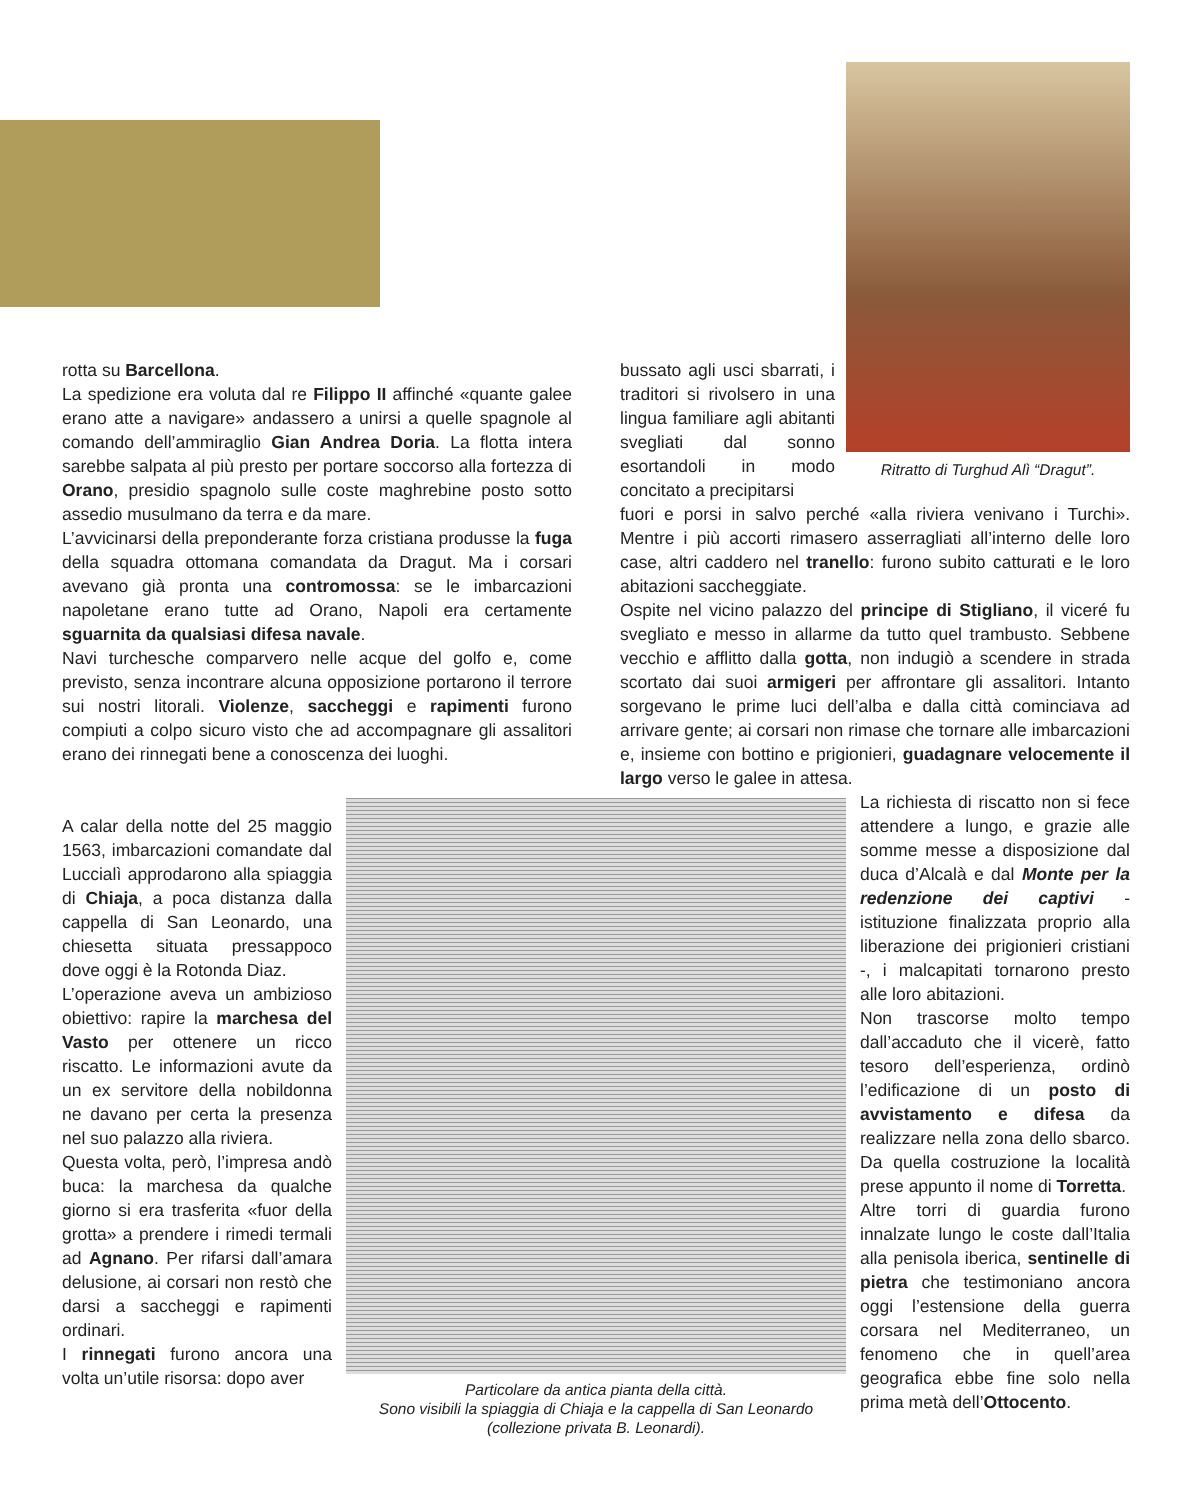Ritratto di Turghud Alì “Dragut”.
rotta su Barcellona.
La spedizione era voluta dal re Filippo II affinché «quante galee erano atte a navigare» andassero a unirsi a quelle spagnole al comando dell’ammiraglio Gian Andrea Doria. La flotta intera sarebbe salpata al più presto per portare soccorso alla fortezza di Orano, presidio spagnolo sulle coste maghrebine posto sotto assedio musulmano da terra e da mare.
L’avvicinarsi della preponderante forza cristiana produsse la fuga della squadra ottomana comandata da Dragut. Ma i corsari avevano già pronta una contromossa: se le imbarcazioni napoletane erano tutte ad Orano, Napoli era certamente sguarnita da qualsiasi difesa navale.
Navi turchesche comparvero nelle acque del golfo e, come previsto, senza incontrare alcuna opposizione portarono il terrore sui nostri litorali. Violenze, saccheggi e rapimenti furono compiuti a colpo sicuro visto che ad accompagnare gli assalitori erano dei rinnegati bene a conoscenza dei luoghi.
A calar della notte del 25 maggio 1563, imbarcazioni comandate dal Luccialì approdarono alla spiaggia di Chiaja, a poca distanza dalla cappella di San Leonardo, una chiesetta situata pressappoco dove oggi è la Rotonda Diaz.
L’operazione aveva un ambizioso obiettivo: rapire la marchesa del Vasto per ottenere un ricco riscatto. Le informazioni avute da un ex servitore della nobildonna ne davano per certa la presenza nel suo palazzo alla riviera.
Questa volta, però, l’impresa andò buca: la marchesa da qualche giorno si era trasferita «fuor della grotta» a prendere i rimedi termali ad Agnano. Per rifarsi dall’amara delusione, ai corsari non restò che darsi a saccheggi e rapimenti ordinari.
I rinnegati furono ancora una volta un’utile risorsa: dopo aver
Particolare da antica pianta della città.
Sono visibili la spiaggia di Chiaja e la cappella di San Leonardo
(collezione privata B. Leonardi).
bussato agli usci sbarrati, i traditori si rivolsero in una lingua familiare agli abitanti svegliati dal sonno esortandoli in modo concitato a precipitarsi
fuori e porsi in salvo perché «alla riviera venivano i Turchi». Mentre i più accorti rimasero asserragliati all’interno delle loro case, altri caddero nel tranello: furono subito catturati e le loro abitazioni saccheggiate.
Ospite nel vicino palazzo del principe di Stigliano, il viceré fu svegliato e messo in allarme da tutto quel trambusto. Sebbene vecchio e afflitto dalla gotta, non indugiò a scendere in strada scortato dai suoi armigeri per affrontare gli assalitori. Intanto sorgevano le prime luci dell’alba e dalla città cominciava ad arrivare gente; ai corsari non rimase che tornare alle imbarcazioni e, insieme con bottino e prigionieri, guadagnare velocemente il largo verso le galee in attesa.
La richiesta di riscatto non si fece attendere a lungo, e grazie alle somme messe a disposizione dal duca d’Alcalà e dal Monte per la redenzione dei captivi - istituzione finalizzata proprio alla liberazione dei prigionieri cristiani -, i malcapitati tornarono presto alle loro abitazioni.
Non trascorse molto tempo dall’accaduto che il vicerè, fatto tesoro dell’esperienza, ordinò l’edificazione di un posto di avvistamento e difesa da realizzare nella zona dello sbarco. Da quella costruzione la località prese appunto il nome di Torretta.
Altre torri di guardia furono innalzate lungo le coste dall’Italia alla penisola iberica, sentinelle di pietra che testimoniano ancora oggi l’estensione della guerra corsara nel Mediterraneo, un fenomeno che in quell’area geografica ebbe fine solo nella prima metà dell’Ottocento.